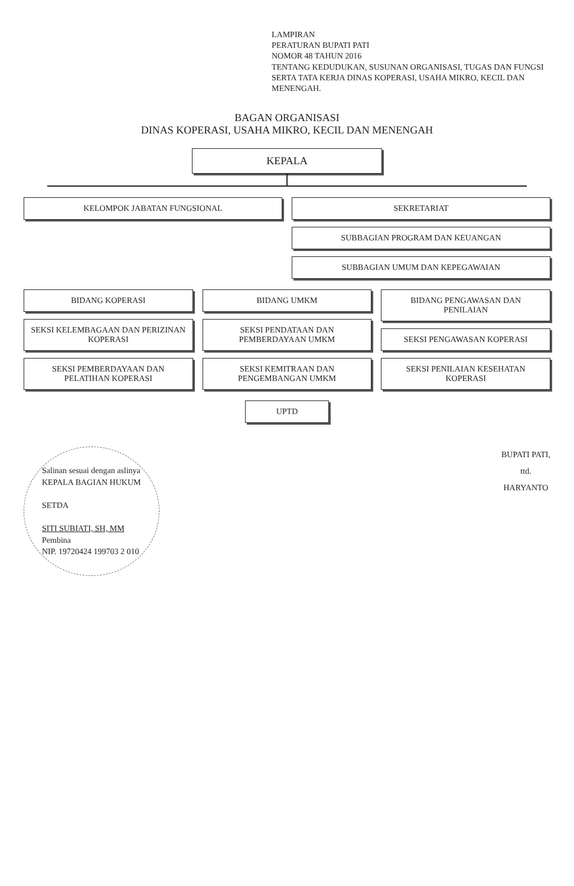LAMPIRAN
PERATURAN BUPATI PATI
NOMOR 48 TAHUN 2016
TENTANG KEDUDUKAN, SUSUNAN ORGANISASI, TUGAS DAN FUNGSI SERTA TATA KERJA DINAS KOPERASI, USAHA MIKRO, KECIL DAN MENENGAH.
BAGAN ORGANISASI
DINAS KOPERASI, USAHA MIKRO, KECIL DAN MENENGAH
KEPALA
KELOMPOK JABATAN FUNGSIONAL SEKRETARIAT
SUBBAGIAN PROGRAM DAN KEUANGAN
SUBBAGIAN UMUM DAN KEPEGAWAIAN
BIDANG KOPERASI
SEKSI KELEMBAGAAN DAN PERIZINAN KOPERASI
SEKSI PEMBERDAYAAN DAN PELATIHAN KOPERASI
BIDANG UMKM
SEKSI PENDATAAN DAN PEMBERDAYAAN UMKM
SEKSI KEMITRAAN DAN PENGEMBANGAN UMKM
BIDANG PENGAWASAN DAN PENILAIAN
SEKSI PENGAWASAN KOPERASI
SEKSI PENILAIAN KESEHATAN KOPERASI
UPTD
Salinan sesuai dengan aslinya
KEPALA BAGIAN HUKUM
SETDA
SITI SUBIATI, SH, MM
Pembina
NIP. 19720424 199703 2 010
BUPATI PATI,
ttd.
HARYANTO